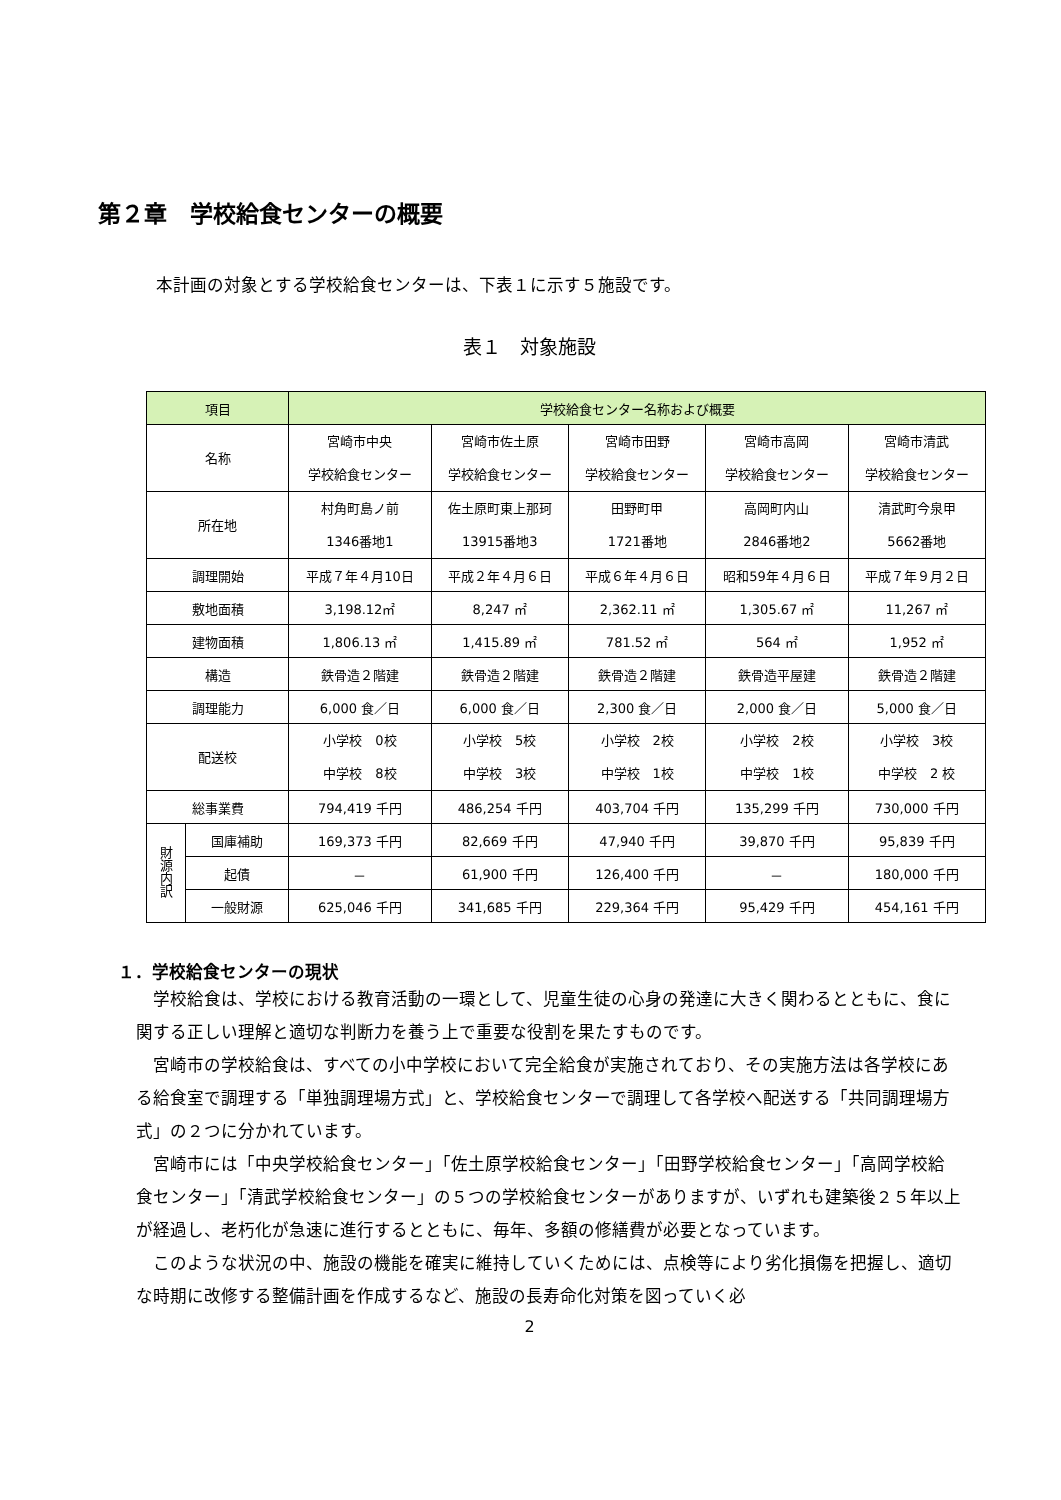第２章　学校給食センターの概要
本計画の対象とする学校給食センターは、下表１に示す５施設です。
表１　対象施設
| 項目 | | 学校給食センター名称および概要 | | | | |
| --- | --- | --- | --- | --- | --- | --- |
| 名称 | | 宮崎市中央 学校給食センター | 宮崎市佐土原 学校給食センター | 宮崎市田野 学校給食センター | 宮崎市高岡 学校給食センター | 宮崎市清武 学校給食センター |
| 所在地 | | 村角町島ノ前 1346番地1 | 佐土原町東上那珂 13915番地3 | 田野町甲 1721番地 | 高岡町内山 2846番地2 | 清武町今泉甲 5662番地 |
| 調理開始 | | 平成７年４月10日 | 平成２年４月６日 | 平成６年４月６日 | 昭和59年４月６日 | 平成７年９月２日 |
| 敷地面積 | | 3,198.12㎡ | 8,247 ㎡ | 2,362.11 ㎡ | 1,305.67 ㎡ | 11,267 ㎡ |
| 建物面積 | | 1,806.13 ㎡ | 1,415.89 ㎡ | 781.52 ㎡ | 564 ㎡ | 1,952 ㎡ |
| 構造 | | 鉄骨造２階建 | 鉄骨造２階建 | 鉄骨造２階建 | 鉄骨造平屋建 | 鉄骨造２階建 |
| 調理能力 | | 6,000 食／日 | 6,000 食／日 | 2,300 食／日 | 2,000 食／日 | 5,000 食／日 |
| 配送校 | | 小学校 0校 中学校 8校 | 小学校 5校 中学校 3校 | 小学校 2校 中学校 1校 | 小学校 2校 中学校 1校 | 小学校 3校 中学校 2 校 |
| 総事業費 | | 794,419 千円 | 486,254 千円 | 403,704 千円 | 135,299 千円 | 730,000 千円 |
| 財源内訳 | 国庫補助 | 169,373 千円 | 82,669 千円 | 47,940 千円 | 39,870 千円 | 95,839 千円 |
| | 起債 | － | 61,900 千円 | 126,400 千円 | － | 180,000 千円 |
| | 一般財源 | 625,046 千円 | 341,685 千円 | 229,364 千円 | 95,429 千円 | 454,161 千円 |
１．学校給食センターの現状
学校給食は、学校における教育活動の一環として、児童生徒の心身の発達に大きく関わるとともに、食に関する正しい理解と適切な判断力を養う上で重要な役割を果たすものです。
宮崎市の学校給食は、すべての小中学校において完全給食が実施されており、その実施方法は各学校にある給食室で調理する「単独調理場方式」と、学校給食センターで調理して各学校へ配送する「共同調理場方式」の２つに分かれています。
宮崎市には「中央学校給食センター」「佐土原学校給食センター」「田野学校給食センター」「高岡学校給食センター」「清武学校給食センター」の５つの学校給食センターがありますが、いずれも建築後２５年以上が経過し、老朽化が急速に進行するとともに、毎年、多額の修繕費が必要となっています。
このような状況の中、施設の機能を確実に維持していくためには、点検等により劣化損傷を把握し、適切な時期に改修する整備計画を作成するなど、施設の長寿命化対策を図っていく必
2